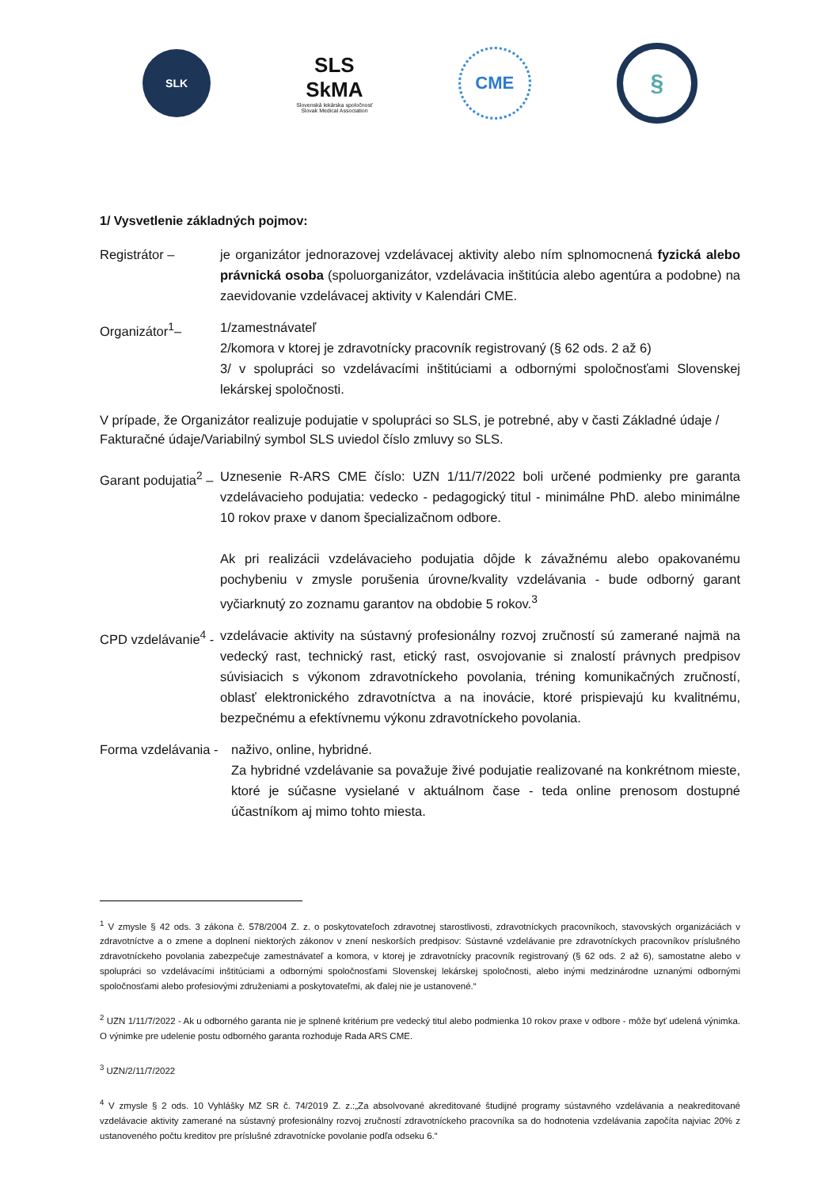SLK
SLS
SkMA
Slovenská lekárska spoločnosť
Slovak Medical Association
CME
§
1/ Vysvetlenie základných pojmov:
Registrátor – je organizátor jednorazovej vzdelávacej aktivity alebo ním splnomocnená fyzická alebo právnická osoba (spoluorganizátor, vzdelávacia inštitúcia alebo agentúra a podobne) na zaevidovanie vzdelávacej aktivity v Kalendári CME.
Organizátor<sup>1</sup>– 1/zamestnávateľ
2/komora v ktorej je zdravotnícky pracovník registrovaný (§ 62 ods. 2 až 6)
3/ v spolupráci so vzdelávacími inštitúciami a odbornými spoločnosťami Slovenskej lekárskej spoločnosti.
V prípade, že Organizátor realizuje podujatie v spolupráci so SLS, je potrebné, aby v časti Základné údaje / Fakturačné údaje/Variabilný symbol SLS uviedol číslo zmluvy so SLS.
Garant podujatia<sup>2</sup> – Uznesenie R-ARS CME číslo: UZN 1/11/7/2022 boli určené podmienky pre garanta vzdelávacieho podujatia: vedecko - pedagogický titul - minimálne PhD. alebo minimálne 10 rokov praxe v danom špecializačnom odbore.
Ak pri realizácii vzdelávacieho podujatia dôjde k závažnému alebo opakovanému pochybeniu v zmysle porušenia úrovne/kvality vzdelávania - bude odborný garant vyčiarknutý zo zoznamu garantov na obdobie 5 rokov.<sup>3</sup>
CPD vzdelávanie<sup>4</sup> - vzdelávacie aktivity na sústavný profesionálny rozvoj zručností sú zamerané najmä na vedecký rast, technický rast, etický rast, osvojovanie si znalostí právnych predpisov súvisiacich s výkonom zdravotníckeho povolania, tréning komunikačných zručností, oblasť elektronického zdravotníctva a na inovácie, ktoré prispievajú ku kvalitnému, bezpečnému a efektívnemu výkonu zdravotníckeho povolania.
Forma vzdelávania - naživo, online, hybridné.
Za hybridné vzdelávanie sa považuje živé podujatie realizované na konkrétnom mieste, ktoré je súčasne vysielané v aktuálnom čase - teda online prenosom dostupné účastníkom aj mimo tohto miesta.
<sup>1</sup> V zmysle § 42 ods. 3 zákona č. 578/2004 Z. z. o poskytovateľoch zdravotnej starostlivosti, zdravotníckych pracovníkoch, stavovských organizáciách v zdravotníctve a o zmene a doplnení niektorých zákonov v znení neskorších predpisov: Sústavné vzdelávanie pre zdravotníckych pracovníkov príslušného zdravotníckeho povolania zabezpečuje zamestnávateľ a komora, v ktorej je zdravotnícky pracovník registrovaný (§ 62 ods. 2 až 6), samostatne alebo v spolupráci so vzdelávacími inštitúciami a odbornými spoločnosťami Slovenskej lekárskej spoločnosti, alebo inými medzinárodne uznanými odbornými spoločnosťami alebo profesiovými združeniami a poskytovateľmi, ak ďalej nie je ustanovené.“
<sup>2</sup> UZN 1/11/7/2022 - Ak u odborného garanta nie je splnené kritérium pre vedecký titul alebo podmienka 10 rokov praxe v odbore - môže byť udelená výnimka. O výnimke pre udelenie postu odborného garanta rozhoduje Rada ARS CME.
<sup>3</sup> UZN/2/11/7/2022
<sup>4</sup> V zmysle § 2 ods. 10 Vyhlášky MZ SR č. 74/2019 Z. z.:„Za absolvované akreditované študijné programy sústavného vzdelávania a neakreditované vzdelávacie aktivity zamerané na sústavný profesionálny rozvoj zručností zdravotníckeho pracovníka sa do hodnotenia vzdelávania započíta najviac 20% z ustanoveného počtu kreditov pre príslušné zdravotnícke povolanie podľa odseku 6.“